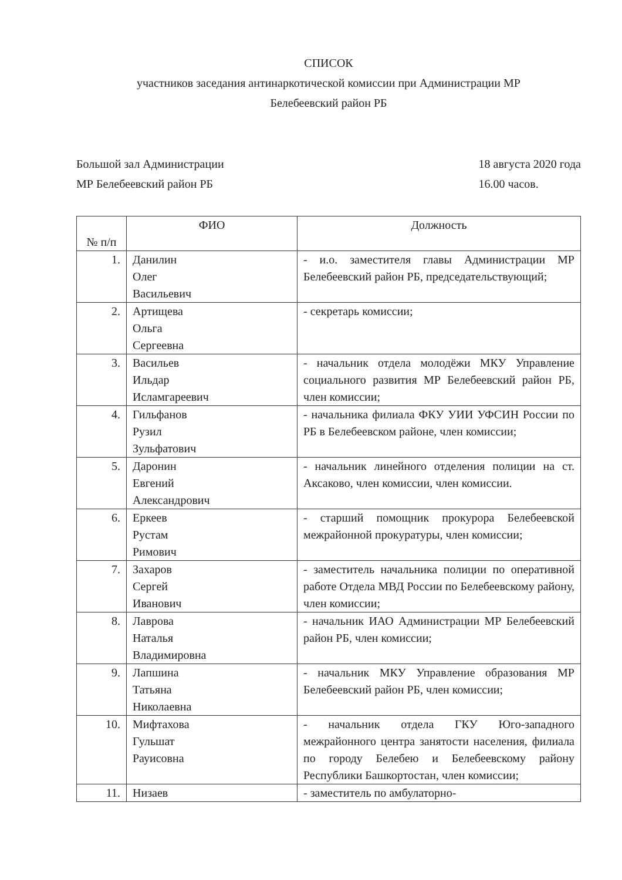СПИСОК
участников заседания антинаркотической комиссии при Администрации МР
Белебеевский район РБ
Большой зал Администрации
МР Белебеевский район РБ
18 августа 2020 года
16.00 часов.
| № п/п | ФИО | Должность |
| --- | --- | --- |
| 1. | Данилин Олег Васильевич | - и.о. заместителя главы Администрации МР Белебеевский район РБ, председательствующий; |
| 2. | Артищева Ольга Сергеевна | - секретарь комиссии; |
| 3. | Васильев Ильдар Исламгареевич | - начальник отдела молодёжи МКУ Управление социального развития МР Белебеевский район РБ, член комиссии; |
| 4. | Гильфанов Рузил Зульфатович | - начальника филиала ФКУ УИИ УФСИН России по РБ в Белебеевском районе, член комиссии; |
| 5. | Даронин Евгений Александрович | - начальник линейного отделения полиции на ст. Аксаково, член комиссии, член комиссии. |
| 6. | Еркеев Рустам Римович | - старший помощник прокурора Белебеевской межрайонной прокуратуры, член комиссии; |
| 7. | Захаров Сергей Иванович | - заместитель начальника полиции по оперативной работе Отдела МВД России по Белебеевскому району, член комиссии; |
| 8. | Лаврова Наталья Владимировна | - начальник ИАО Администрации МР Белебеевский район РБ, член комиссии; |
| 9. | Лапшина Татьяна Николаевна | - начальник МКУ Управление образования МР Белебеевский район РБ, член комиссии; |
| 10. | Мифтахова Гульшат Рауисовна | - начальник отдела ГКУ Юго-западного межрайонного центра занятости населения, филиала по городу Белебею и Белебеевскому району Республики Башкортостан, член комиссии; |
| 11. | Низаев | - заместитель по амбулаторно- |